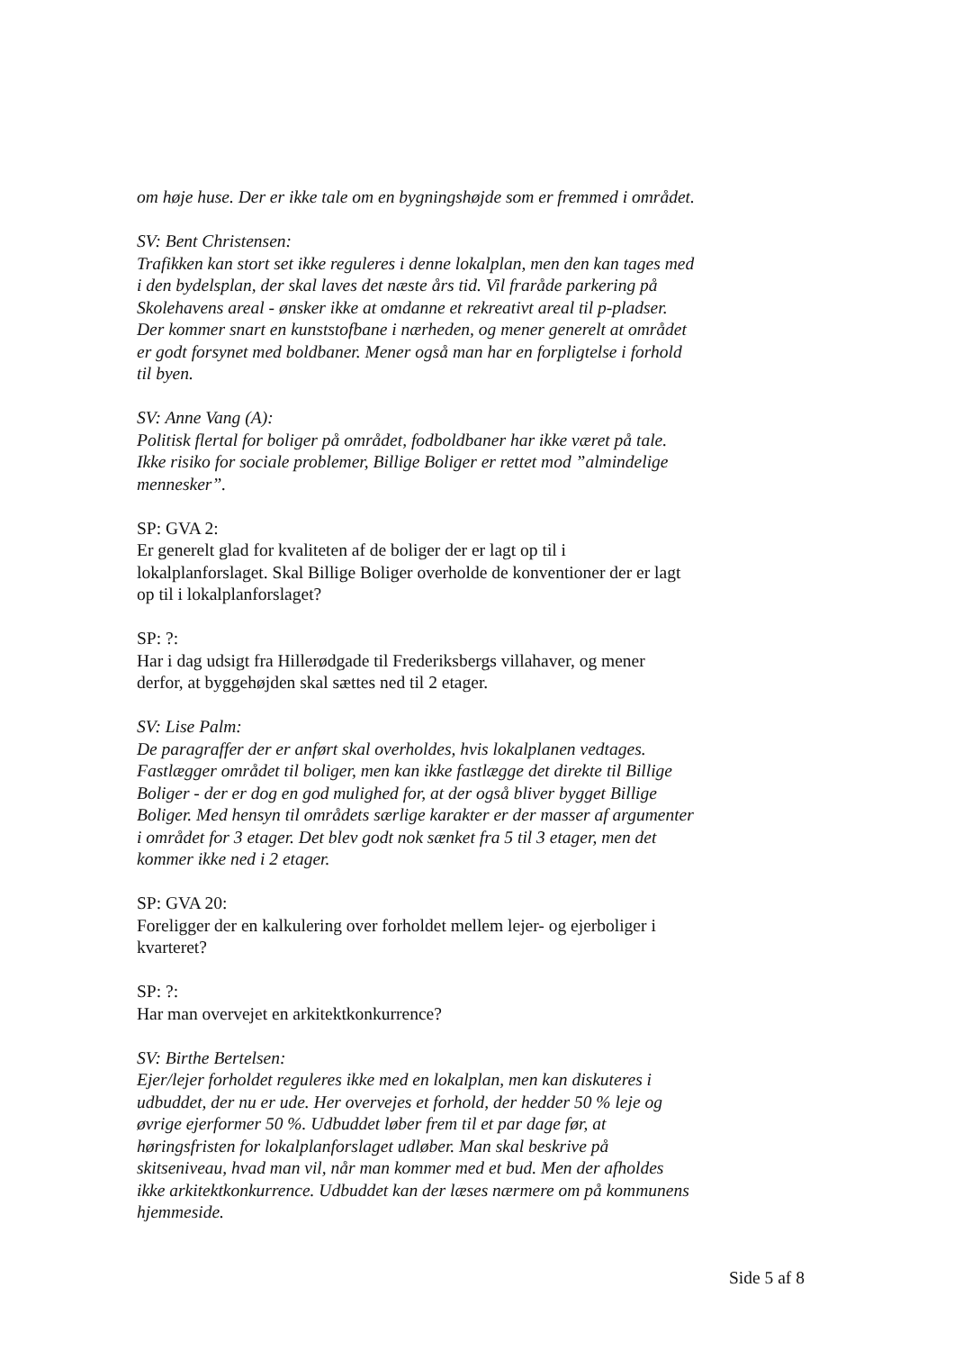om høje huse. Der er ikke tale om en bygningshøjde som er fremmed i området.
SV: Bent Christensen:
Trafikken kan stort set ikke reguleres i denne lokalplan, men den kan tages med i den bydelsplan, der skal laves det næste års tid. Vil fraråde parkering på Skolehavens areal - ønsker ikke at omdanne et rekreativt areal til p-pladser. Der kommer snart en kunststofbane i nærheden, og mener generelt at området er godt forsynet med boldbaner. Mener også man har en forpligtelse i forhold til byen.
SV: Anne Vang (A):
Politisk flertal for boliger på området, fodboldbaner har ikke været på tale. Ikke risiko for sociale problemer, Billige Boliger er rettet mod ”almindelige mennesker”.
SP: GVA 2:
Er generelt glad for kvaliteten af de boliger der er lagt op til i lokalplanforslaget. Skal Billige Boliger overholde de konventioner der er lagt op til i lokalplanforslaget?
SP: ?:
Har i dag udsigt fra Hillerødgade til Frederiksbergs villahaver, og mener derfor, at byggehøjden skal sættes ned til 2 etager.
SV: Lise Palm:
De paragraffer der er anført skal overholdes, hvis lokalplanen vedtages. Fastlægger området til boliger, men kan ikke fastlægge det direkte til Billige Boliger - der er dog en god mulighed for, at der også bliver bygget Billige Boliger. Med hensyn til områdets særlige karakter er der masser af argumenter i området for 3 etager. Det blev godt nok sænket fra 5 til 3 etager, men det kommer ikke ned i 2 etager.
SP: GVA 20:
Foreligger der en kalkulering over forholdet mellem lejer- og ejerboliger i kvarteret?
SP: ?:
Har man overvejet en arkitektkonkurrence?
SV: Birthe Bertelsen:
Ejer/lejer forholdet reguleres ikke med en lokalplan, men kan diskuteres i udbuddet, der nu er ude. Her overvejes et forhold, der hedder 50 % leje og øvrige ejerformer 50 %. Udbuddet løber frem til et par dage før, at høringsfristen for lokalplanforslaget udløber. Man skal beskrive på skitseniveau, hvad man vil, når man kommer med et bud. Men der afholdes ikke arkitektkonkurrence. Udbuddet kan der læses nærmere om på kommunens hjemmeside.
Side 5 af 8